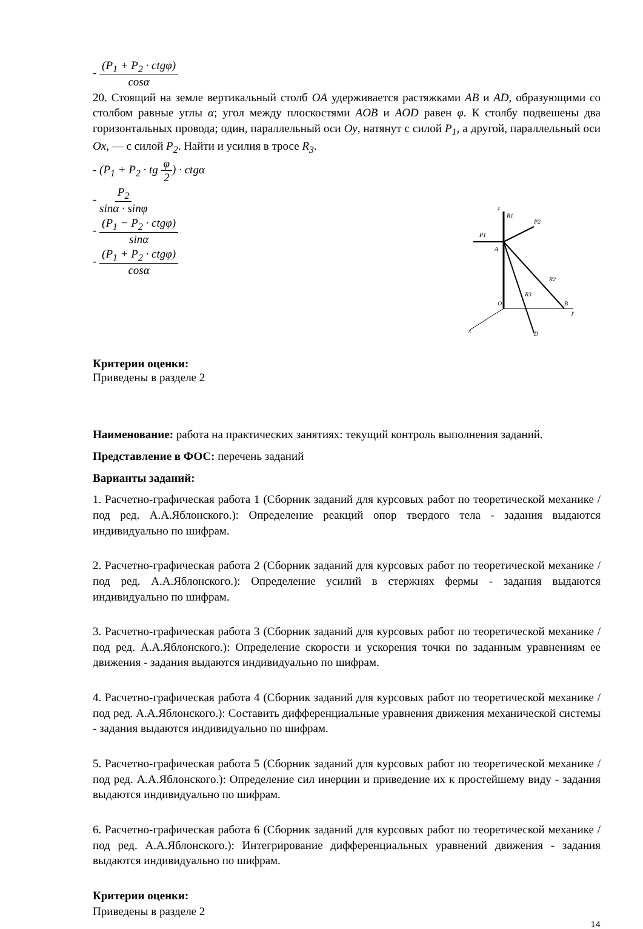- (P<sub>1</sub> + P<sub>2</sub> · ctgφ) cosα
20. Стоящий на земле вертикальный столб OA удерживается растяжками AB и AD, образующими со столбом равные углы α; угол между плоскостями AOB и AOD равен φ. К столбу подвешены два горизонтальных провода; один, параллельный оси Oy, натянут с силой P<sub>1</sub>, а другой, параллельный оси Ox, — с силой P<sub>2</sub>. Найти и усилия в тросе R<sub>3</sub>.
- (P<sub>1</sub> + P<sub>2</sub> · tg φ 2) · ctgα
- P<sub>2</sub> sinα · sinφ
- (P<sub>1</sub> − P<sub>2</sub> · ctgφ) sinα
- (P<sub>1</sub> + P<sub>2</sub> · ctgφ) cosα
z
P1
P2
A
R2
R3
O
B
y
x
D
R1
Критерии оценки:
Приведены в разделе 2
Наименование: работа на практических занятиях: текущий контроль выполнения заданий.
Представление в ФОС: перечень заданий
Варианты заданий:
1. Расчетно-графическая работа 1 (Сборник заданий для курсовых работ по теоретической механике /под ред. А.А.Яблонского.): Определение реакций опор твердого тела - задания выдаются индивидуально по шифрам.
2. Расчетно-графическая работа 2 (Сборник заданий для курсовых работ по теоретической механике /под ред. А.А.Яблонского.): Определение усилий в стержнях фермы - задания выдаются индивидуально по шифрам.
3. Расчетно-графическая работа 3 (Сборник заданий для курсовых работ по теоретической механике /под ред. А.А.Яблонского.): Определение скорости и ускорения точки по заданным уравнениям ее движения - задания выдаются индивидуально по шифрам.
4. Расчетно-графическая работа 4 (Сборник заданий для курсовых работ по теоретической механике /под ред. А.А.Яблонского.): Составить дифференциальные уравнения движения механической системы - задания выдаются индивидуально по шифрам.
5. Расчетно-графическая работа 5 (Сборник заданий для курсовых работ по теоретической механике /под ред. А.А.Яблонского.): Определение сил инерции и приведение их к простейшему виду - задания выдаются индивидуально по шифрам.
6. Расчетно-графическая работа 6 (Сборник заданий для курсовых работ по теоретической механике /под ред. А.А.Яблонского.): Интегрирование дифференциальных уравнений движения - задания выдаются индивидуально по шифрам.
Критерии оценки:
Приведены в разделе 2
14